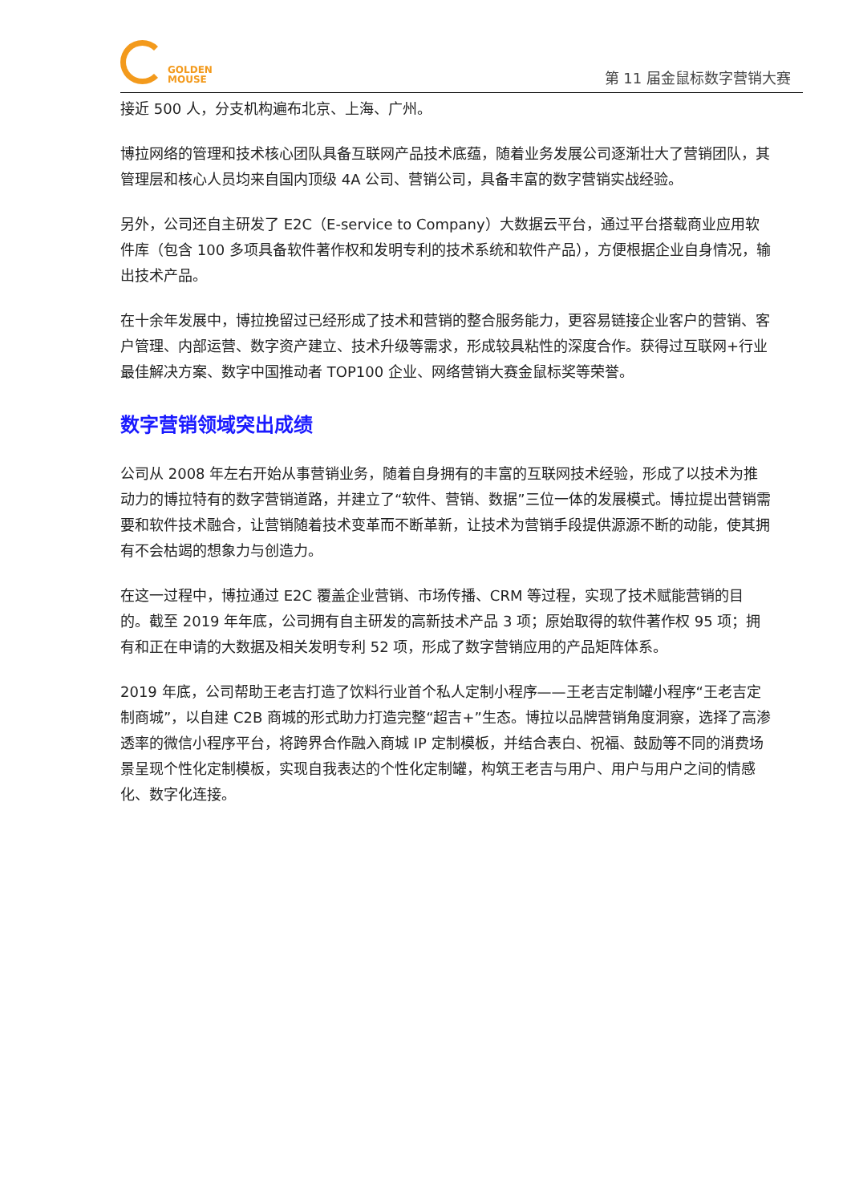GOLDEN
MOUSE
第 11 届金鼠标数字营销大赛
接近 500 人，分支机构遍布北京、上海、广州。
博拉网络的管理和技术核心团队具备互联网产品技术底蕴，随着业务发展公司逐渐壮大了营销团队，其管理层和核心人员均来自国内顶级 4A 公司、营销公司，具备丰富的数字营销实战经验。
另外，公司还自主研发了 E2C（E-service to Company）大数据云平台，通过平台搭载商业应用软件库（包含 100 多项具备软件著作权和发明专利的技术系统和软件产品），方便根据企业自身情况，输出技术产品。
在十余年发展中，博拉挽留过已经形成了技术和营销的整合服务能力，更容易链接企业客户的营销、客户管理、内部运营、数字资产建立、技术升级等需求，形成较具粘性的深度合作。获得过互联网+行业最佳解决方案、数字中国推动者 TOP100 企业、网络营销大赛金鼠标奖等荣誉。
数字营销领域突出成绩
公司从 2008 年左右开始从事营销业务，随着自身拥有的丰富的互联网技术经验，形成了以技术为推动力的博拉特有的数字营销道路，并建立了“软件、营销、数据”三位一体的发展模式。博拉提出营销需要和软件技术融合，让营销随着技术变革而不断革新，让技术为营销手段提供源源不断的动能，使其拥有不会枯竭的想象力与创造力。
在这一过程中，博拉通过 E2C 覆盖企业营销、市场传播、CRM 等过程，实现了技术赋能营销的目的。截至 2019 年年底，公司拥有自主研发的高新技术产品 3 项；原始取得的软件著作权 95 项；拥有和正在申请的大数据及相关发明专利 52 项，形成了数字营销应用的产品矩阵体系。
2019 年底，公司帮助王老吉打造了饮料行业首个私人定制小程序——王老吉定制罐小程序“王老吉定制商城”，以自建 C2B 商城的形式助力打造完整“超吉+”生态。博拉以品牌营销角度洞察，选择了高渗透率的微信小程序平台，将跨界合作融入商城 IP 定制模板，并结合表白、祝福、鼓励等不同的消费场景呈现个性化定制模板，实现自我表达的个性化定制罐，构筑王老吉与用户、用户与用户之间的情感化、数字化连接。